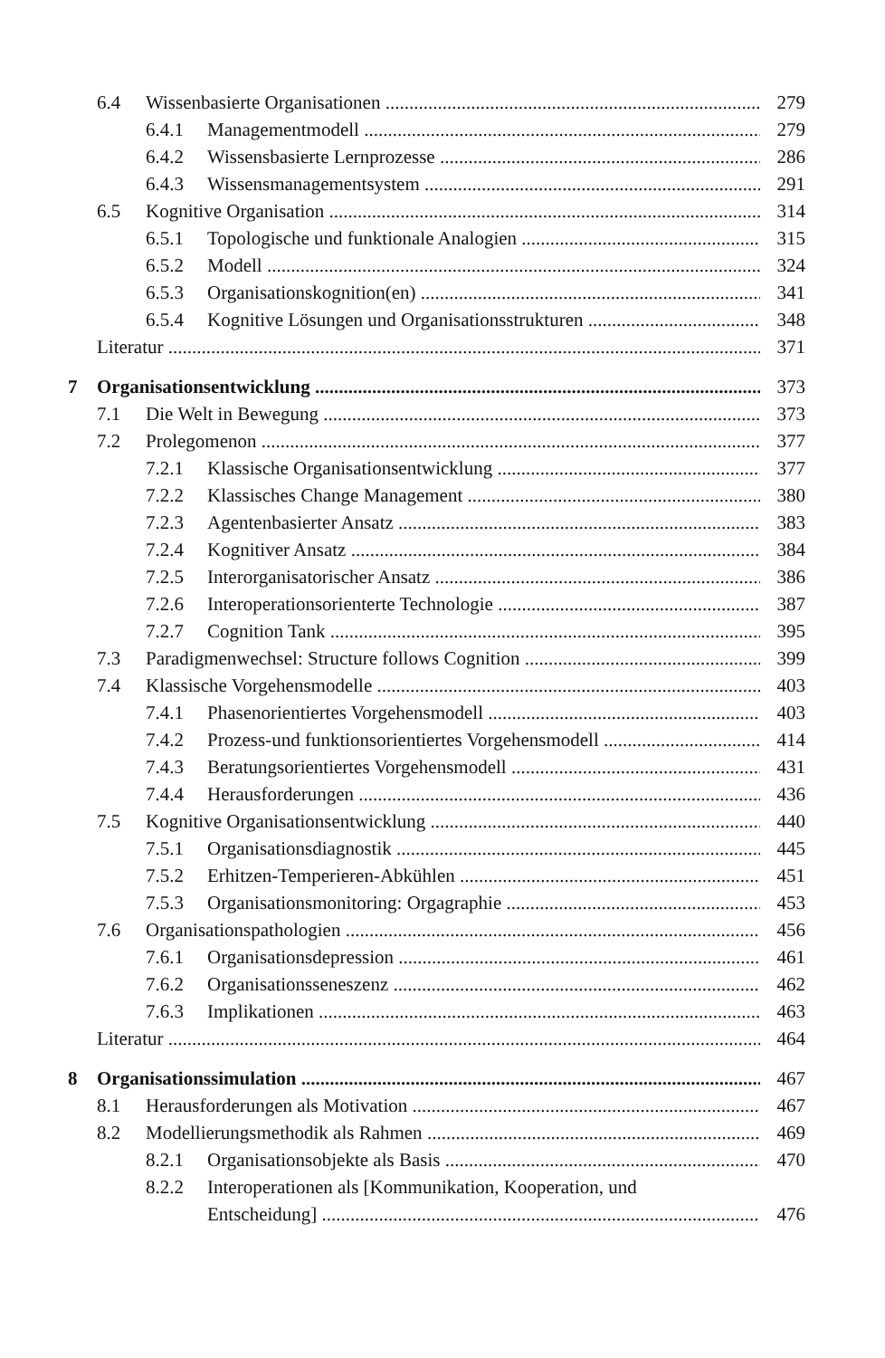6.4 Wissenbasierte Organisationen 279
6.4.1 Managementmodell 279
6.4.2 Wissensbasierte Lernprozesse 286
6.4.3 Wissensmanagementsystem 291
6.5 Kognitive Organisation 314
6.5.1 Topologische und funktionale Analogien 315
6.5.2 Modell 324
6.5.3 Organisationskognition(en) 341
6.5.4 Kognitive Lösungen und Organisationsstrukturen 348
Literatur 371
7 Organisationsentwicklung 373
7.1 Die Welt in Bewegung 373
7.2 Prolegomenon 377
7.2.1 Klassische Organisationsentwicklung 377
7.2.2 Klassisches Change Management 380
7.2.3 Agentenbasierter Ansatz 383
7.2.4 Kognitiver Ansatz 384
7.2.5 Interorganisatorischer Ansatz 386
7.2.6 Interoperationsorienterte Technologie 387
7.2.7 Cognition Tank 395
7.3 Paradigmenwechsel: Structure follows Cognition 399
7.4 Klassische Vorgehensmodelle 403
7.4.1 Phasenorientiertes Vorgehensmodell 403
7.4.2 Prozess-und funktionsorientiertes Vorgehensmodell 414
7.4.3 Beratungsorientiertes Vorgehensmodell 431
7.4.4 Herausforderungen 436
7.5 Kognitive Organisationsentwicklung 440
7.5.1 Organisationsdiagnostik 445
7.5.2 Erhitzen-Temperieren-Abkühlen 451
7.5.3 Organisationsmonitoring: Orgagraphie 453
7.6 Organisationspathologien 456
7.6.1 Organisationsdepression 461
7.6.2 Organisationsseneszenz 462
7.6.3 Implikationen 463
Literatur 464
8 Organisationssimulation 467
8.1 Herausforderungen als Motivation 467
8.2 Modellierungsmethodik als Rahmen 469
8.2.1 Organisationsobjekte als Basis 470
8.2.2 Interoperationen als [Kommunikation, Kooperation, und
Entscheidung] 476